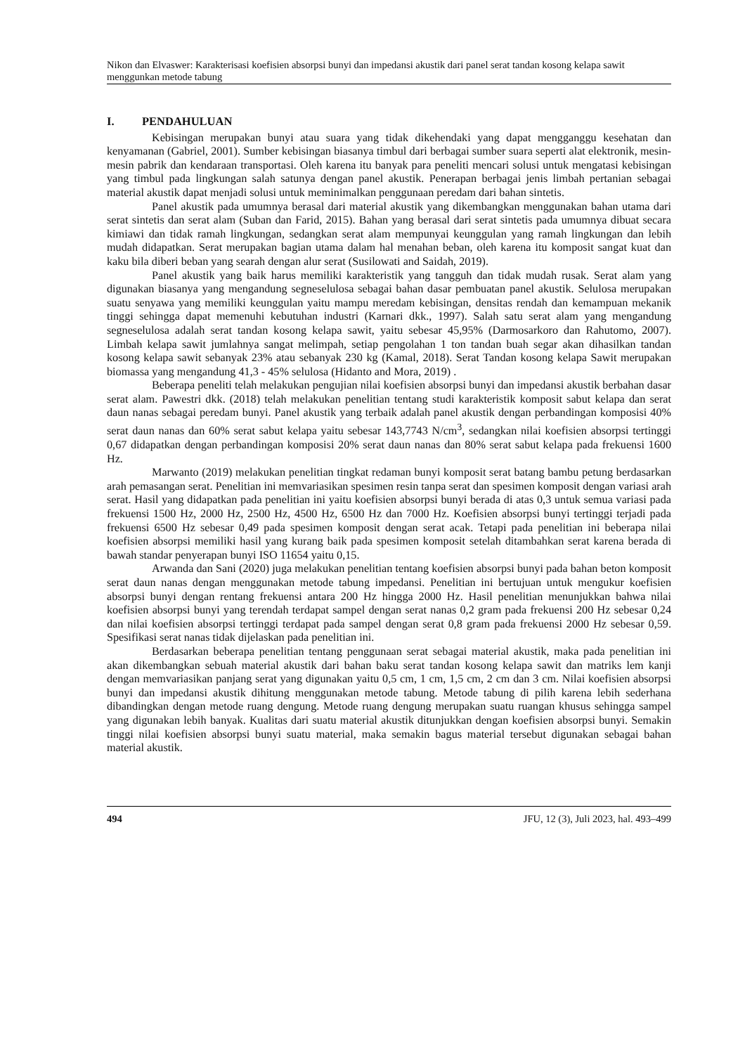Nikon dan Elvaswer: Karakterisasi koefisien absorpsi bunyi dan impedansi akustik dari panel serat tandan kosong kelapa sawit menggunkan metode tabung
I. PENDAHULUAN
Kebisingan merupakan bunyi atau suara yang tidak dikehendaki yang dapat mengganggu kesehatan dan kenyamanan (Gabriel, 2001). Sumber kebisingan biasanya timbul dari berbagai sumber suara seperti alat elektronik, mesin-mesin pabrik dan kendaraan transportasi. Oleh karena itu banyak para peneliti mencari solusi untuk mengatasi kebisingan yang timbul pada lingkungan salah satunya dengan panel akustik. Penerapan berbagai jenis limbah pertanian sebagai material akustik dapat menjadi solusi untuk meminimalkan penggunaan peredam dari bahan sintetis.
Panel akustik pada umumnya berasal dari material akustik yang dikembangkan menggunakan bahan utama dari serat sintetis dan serat alam (Suban dan Farid, 2015). Bahan yang berasal dari serat sintetis pada umumnya dibuat secara kimiawi dan tidak ramah lingkungan, sedangkan serat alam mempunyai keunggulan yang ramah lingkungan dan lebih mudah didapatkan. Serat merupakan bagian utama dalam hal menahan beban, oleh karena itu komposit sangat kuat dan kaku bila diberi beban yang searah dengan alur serat (Susilowati and Saidah, 2019).
Panel akustik yang baik harus memiliki karakteristik yang tangguh dan tidak mudah rusak. Serat alam yang digunakan biasanya yang mengandung segneselulosa sebagai bahan dasar pembuatan panel akustik. Selulosa merupakan suatu senyawa yang memiliki keunggulan yaitu mampu meredam kebisingan, densitas rendah dan kemampuan mekanik tinggi sehingga dapat memenuhi kebutuhan industri (Karnari dkk., 1997). Salah satu serat alam yang mengandung segneselulosa adalah serat tandan kosong kelapa sawit, yaitu sebesar 45,95% (Darmosarkoro dan Rahutomo, 2007). Limbah kelapa sawit jumlahnya sangat melimpah, setiap pengolahan 1 ton tandan buah segar akan dihasilkan tandan kosong kelapa sawit sebanyak 23% atau sebanyak 230 kg (Kamal, 2018). Serat Tandan kosong kelapa Sawit merupakan biomassa yang mengandung 41,3 - 45% selulosa (Hidanto and Mora, 2019) .
Beberapa peneliti telah melakukan pengujian nilai koefisien absorpsi bunyi dan impedansi akustik berbahan dasar serat alam. Pawestri dkk. (2018) telah melakukan penelitian tentang studi karakteristik komposit sabut kelapa dan serat daun nanas sebagai peredam bunyi. Panel akustik yang terbaik adalah panel akustik dengan perbandingan komposisi 40% serat daun nanas dan 60% serat sabut kelapa yaitu sebesar 143,7743 N/cm<sup>3</sup>, sedangkan nilai koefisien absorpsi tertinggi 0,67 didapatkan dengan perbandingan komposisi 20% serat daun nanas dan 80% serat sabut kelapa pada frekuensi 1600 Hz.
Marwanto (2019) melakukan penelitian tingkat redaman bunyi komposit serat batang bambu petung berdasarkan arah pemasangan serat. Penelitian ini memvariasikan spesimen resin tanpa serat dan spesimen komposit dengan variasi arah serat. Hasil yang didapatkan pada penelitian ini yaitu koefisien absorpsi bunyi berada di atas 0,3 untuk semua variasi pada frekuensi 1500 Hz, 2000 Hz, 2500 Hz, 4500 Hz, 6500 Hz dan 7000 Hz. Koefisien absorpsi bunyi tertinggi terjadi pada frekuensi 6500 Hz sebesar 0,49 pada spesimen komposit dengan serat acak. Tetapi pada penelitian ini beberapa nilai koefisien absorpsi memiliki hasil yang kurang baik pada spesimen komposit setelah ditambahkan serat karena berada di bawah standar penyerapan bunyi ISO 11654 yaitu 0,15.
Arwanda dan Sani (2020) juga melakukan penelitian tentang koefisien absorpsi bunyi pada bahan beton komposit serat daun nanas dengan menggunakan metode tabung impedansi. Penelitian ini bertujuan untuk mengukur koefisien absorpsi bunyi dengan rentang frekuensi antara 200 Hz hingga 2000 Hz. Hasil penelitian menunjukkan bahwa nilai koefisien absorpsi bunyi yang terendah terdapat sampel dengan serat nanas 0,2 gram pada frekuensi 200 Hz sebesar 0,24 dan nilai koefisien absorpsi tertinggi terdapat pada sampel dengan serat 0,8 gram pada frekuensi 2000 Hz sebesar 0,59. Spesifikasi serat nanas tidak dijelaskan pada penelitian ini.
Berdasarkan beberapa penelitian tentang penggunaan serat sebagai material akustik, maka pada penelitian ini akan dikembangkan sebuah material akustik dari bahan baku serat tandan kosong kelapa sawit dan matriks lem kanji dengan memvariasikan panjang serat yang digunakan yaitu 0,5 cm, 1 cm, 1,5 cm, 2 cm dan 3 cm. Nilai koefisien absorpsi bunyi dan impedansi akustik dihitung menggunakan metode tabung. Metode tabung di pilih karena lebih sederhana dibandingkan dengan metode ruang dengung. Metode ruang dengung merupakan suatu ruangan khusus sehingga sampel yang digunakan lebih banyak. Kualitas dari suatu material akustik ditunjukkan dengan koefisien absorpsi bunyi. Semakin tinggi nilai koefisien absorpsi bunyi suatu material, maka semakin bagus material tersebut digunakan sebagai bahan material akustik.
494 JFU, 12 (3), Juli 2023, hal. 493–499